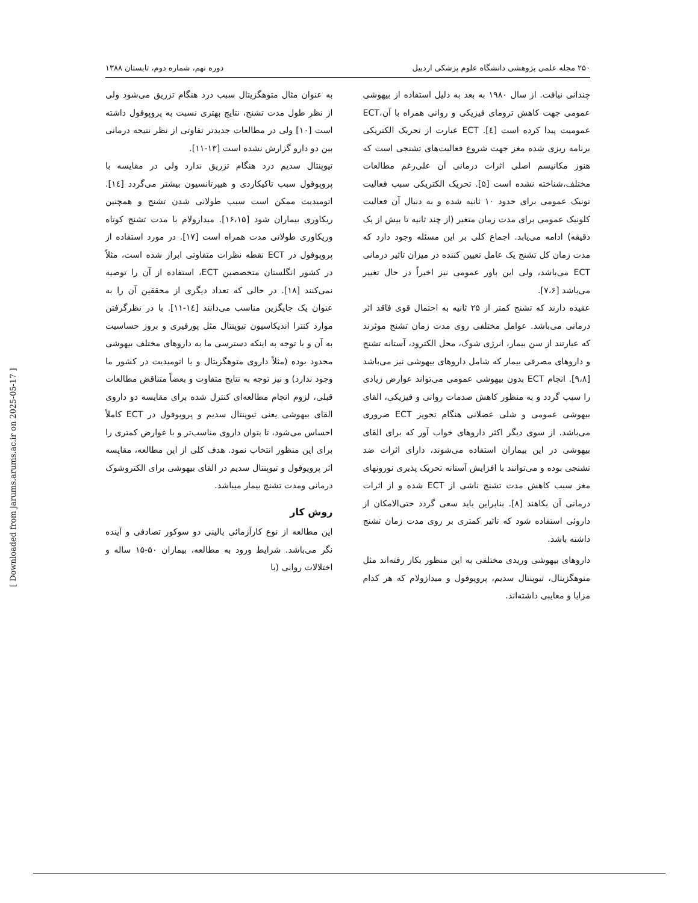۲۵۰ مجله علمی پژوهشی دانشگاه علوم پزشکی اردبیل دوره نهم، شماره دوم، تابستان ۱۳۸۸
چندانی نیافت. از سال ۱۹۸۰ به بعد به دلیل استفاده از بیهوشی عمومی جهت کاهش ترومای فیزیکی و روانی همراه با آن،ECT عمومیت پیدا کرده است [٤]. ECT عبارت از تحریک الکتریکی برنامه ریزی شده مغز جهت شروع فعالیت‌های تشنجی است که هنوز مکانیسم اصلی اثرات درمانی آن علی‌رغم مطالعات مختلف،شناخته نشده است [۵]. تحریک الکتریکی سبب فعالیت تونیک عمومی برای حدود ۱۰ ثانیه شده و به دنبال آن فعالیت کلونیک عمومی برای مدت زمان متغیر (از چند ثانیه تا بیش از یک دقیقه) ادامه می‌یابد. اجماع کلی بر این مسئله وجود دارد که مدت زمان کل تشنج یک عامل تعیین کننده در میزان تاثیر درمانی ECT می‌باشد، ولی این باور عمومی نیز اخیراً در حال تغییر می‌باشد [۷،۶].
عقیده دارند که تشنج کمتر از ۲۵ ثانیه به احتمال قوی فاقد اثر درمانی می‌باشد. عوامل مختلفی روی مدت زمان تشنج موثرند که عبارتند از سن بیمار، انرژی شوک، محل الکترود، آستانه تشنج و داروهای مصرفی بیمار که شامل داروهای بیهوشی نیز می‌باشد [۹،۸]. انجام ECT بدون بیهوشی عمومی می‌تواند عوارض زیادی را سبب گردد و به منظور کاهش صدمات روانی و فیزیکی، القای بیهوشی عمومی و شلی عضلانی هنگام تجویز ECT ضروری می‌باشد. از سوی دیگر اکثر داروهای خواب آور که برای القای بیهوشی در این بیماران استفاده می‌شوند، دارای اثرات ضد تشنجی بوده و می‌توانند با افزایش آستانه تحریک پذیری نورونهای مغز سبب کاهش مدت تشنج ناشی از ECT شده و از اثرات درمانی آن بکاهند [۸]. بنابراین باید سعی گردد حتی‌الامکان از داروئی استفاده شود که تاثیر کمتری بر روی مدت زمان تشنج داشته باشد.
داروهای بیهوشی وریدی مختلفی به این منظور بکار رفته‌اند مثل متوهگزیتال، تیوپنتال سدیم، پروپوفول و میدازولام که هر کدام مزایا و معایبی داشته‌اند.
به عنوان مثال متوهگزیتال سبب درد هنگام تزریق می‌شود ولی از نظر طول مدت تشنج، نتایج بهتری نسبت به پروپوفول داشته است [۱۰] ولی در مطالعات جدیدتر تفاوتی از نظر نتیجه درمانی بین دو دارو گزارش نشده است [۱۳-۱۱].
تیوپنتال سدیم درد هنگام تزریق ندارد ولی در مقایسه با پروپوفول سبب تاکیکاردی و هیپرتانسیون بیشتر می‌گردد [١٤]. اتومیدیت ممکن است سبب طولانی شدن تشنج و همچنین ریکاوری بیماران شود [۱۶،۱۵]. میدازولام با مدت تشنج کوتاه وریکاوری طولانی مدت همراه است [۱۷]. در مورد استفاده از پروپوفول در ECT نقطه نظرات متفاوتی ابراز شده است، مثلاً در کشور انگلستان متخصصین ECT، استفاده از آن را توصیه نمی‌کنند [۱۸]. در حالی که تعداد دیگری از محققین آن را به عنوان یک جایگزین مناسب می‌دانند [١٤-۱۱]. با در نظرگرفتن موارد کنترا اندیکاسیون تیوپنتال مثل پورفیری و بروز حساسیت به آن و با توجه به اینکه دسترسی ما به داروهای مختلف بیهوشی محدود بوده (مثلاً داروی متوهگزیتال و یا اتومیدیت در کشور ما وجود ندارد) و نیز توجه به نتایج متفاوت و بعضاً متناقض مطالعات قبلی، لزوم انجام مطالعه‌ای کنترل شده برای مقایسه دو داروی القای بیهوشی یعنی تیوپنتال سدیم و پروپوفول در ECT کاملاً احساس می‌شود، تا بتوان داروی مناسب‌تر و با عوارض کمتری را برای این منظور انتخاب نمود. هدف کلی از این مطالعه، مقایسه اثر پروپوفول و تیوپنتال سدیم در القای بیهوشی برای الکتروشوک درمانی ومدت تشنج بیمار میباشد.
روش کار
این مطالعه از نوع کارآزمائی بالینی دو سوکور تصادفی و آینده نگر می‌باشد. شرایط ورود به مطالعه، بیماران ۵۰-۱۵ ساله و اختلالات روانی (با
[ Downloaded from jarums.arums.ac.ir on 2025-05-17 ]